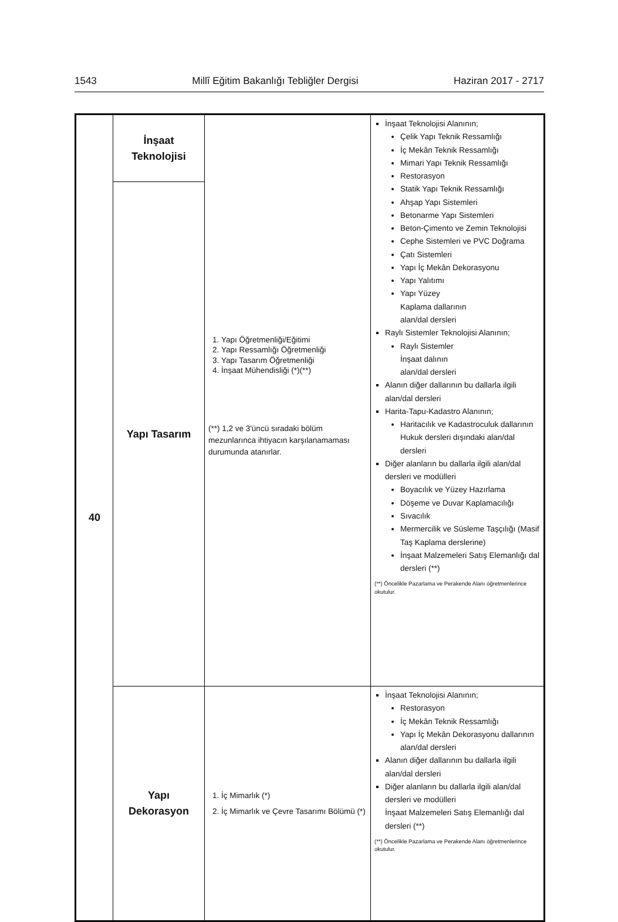1543 Millî Eğitim Bakanlığı Tebliğler Dergisi Haziran 2017 - 2717
| 40 | İnşaat Teknolojisi | 1. Yapı Öğretmenliği/Eğitimi 2. Yapı Ressamlığı Öğretmenliği 3. Yapı Tasarım Öğretmenliği 4. İnşaat Mühendisliği (*)(**) (**) 1,2 ve 3'üncü sıradaki bölüm mezunlarınca ihtiyacın karşılanamaması durumunda atanırlar. | İnşaat Teknolojisi Alanının; Çelik Yapı Teknik Ressamlığı İç Mekân Teknik Ressamlığı Mimari Yapı Teknik Ressamlığı Restorasyon Statik Yapı Teknik Ressamlığı Ahşap Yapı Sistemleri Betonarme Yapı Sistemleri Beton-Çimento ve Zemin Teknolojisi Cephe Sistemleri ve PVC Doğrama Çatı Sistemleri Yapı İç Mekân Dekorasyonu Yapı Yalıtımı Yapı Yüzey Kaplama dallarının alan/dal dersleri Raylı Sistemler Teknolojisi Alanının; Raylı Sistemler İnşaat dalının alan/dal dersleri Alanın diğer dallarının bu dallarla ilgili alan/dal dersleri Harita-Tapu-Kadastro Alanının; Haritacılık ve Kadastroculuk dallarının Hukuk dersleri dışındaki alan/dal dersleri Diğer alanların bu dallarla ilgili alan/dal dersleri ve modülleri Boyacılık ve Yüzey Hazırlama Döşeme ve Duvar Kaplamacılığı Sıvacılık Mermercilik ve Süsleme Taşçılığı (Masif Taş Kaplama derslerine) İnşaat Malzemeleri Satış Elemanlığı dal dersleri (**) (**) Öncelikle Pazarlama ve Perakende Alanı öğretmenlerince okutulur. |
| | Yapı Tasarım | | |
| | Yapı Dekorasyon | 1. İç Mimarlık (*) 2. İç Mimarlık ve Çevre Tasarımı Bölümü (*) | İnşaat Teknolojisi Alanının; Restorasyon İç Mekân Teknik Ressamlığı Yapı İç Mekân Dekorasyonu dallarının alan/dal dersleri Alanın diğer dallarının bu dallarla ilgili alan/dal dersleri Diğer alanların bu dallarla ilgili alan/dal dersleri ve modülleri İnşaat Malzemeleri Satış Elemanlığı dal dersleri (**) (**) Öncelikle Pazarlama ve Perakende Alanı öğretmenlerince okutulur. |